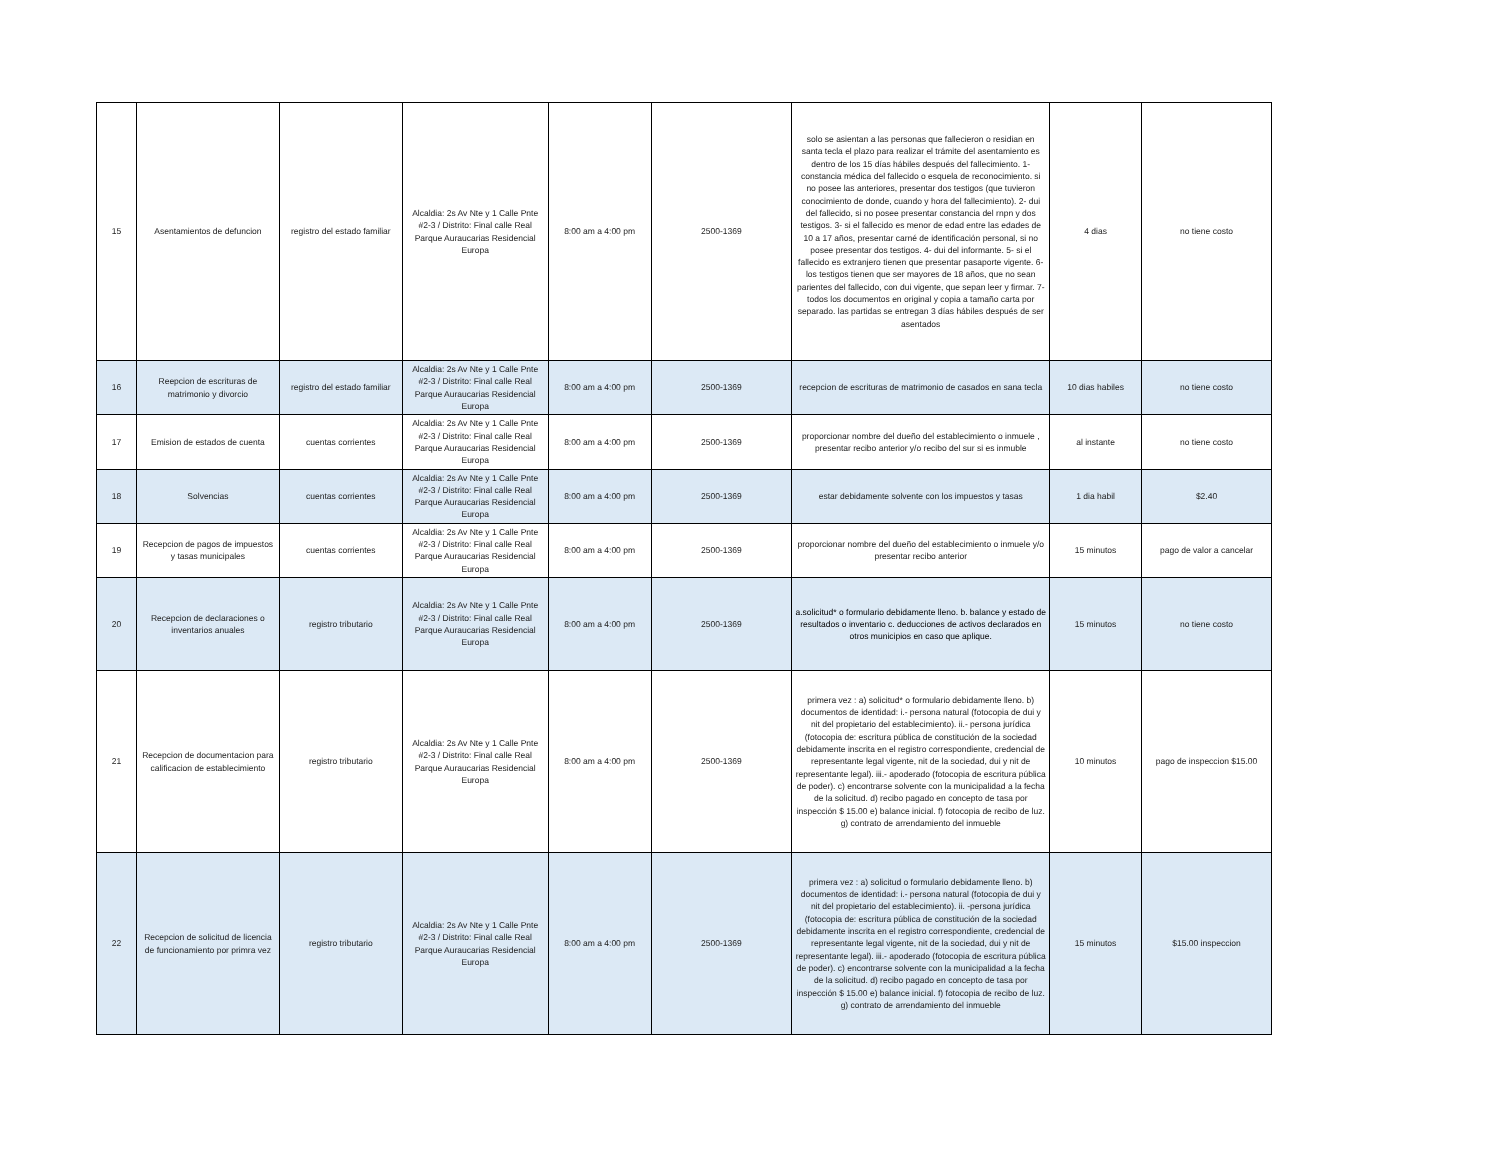| 15 | Asentamientos de defuncion | registro del estado familiar | Alcaldia: 2s Av Nte y 1 Calle Pnte #2-3 / Distrito: Final calle Real Parque Auraucarias Residencial Europa | 8:00 am a 4:00 pm | 2500-1369 | solo se asientan a las personas que fallecieron o residian en santa tecla el plazo para realizar el trámite del asentamiento es dentro de los 15 días hábiles después del fallecimiento. 1- constancia médica del fallecido o esquela de reconocimiento. si no posee las anteriores, presentar dos testigos (que tuvieron conocimiento de donde, cuando y hora del fallecimiento). 2- dui del fallecido, si no posee presentar constancia del rnpn y dos testigos. 3- si el fallecido es menor de edad entre las edades de 10 a 17 años, presentar carné de identificación personal, si no posee presentar dos testigos. 4- dui del informante. 5- si el fallecido es extranjero tienen que presentar pasaporte vigente. 6- los testigos tienen que ser mayores de 18 años, que no sean parientes del fallecido, con dui vigente, que sepan leer y firmar. 7- todos los documentos en original y copia a tamaño carta por separado. las partidas se entregan 3 días hábiles después de ser asentados | 4 dias | no tiene costo |
| 16 | Reepcion de escrituras de matrimonio y divorcio | registro del estado familiar | Alcaldia: 2s Av Nte y 1 Calle Pnte #2-3 / Distrito: Final calle Real Parque Auraucarias Residencial Europa | 8:00 am a 4:00 pm | 2500-1369 | recepcion de escrituras de matrimonio de casados en sana tecla | 10 dias habiles | no tiene costo |
| 17 | Emision de estados de cuenta | cuentas corrientes | Alcaldia: 2s Av Nte y 1 Calle Pnte #2-3 / Distrito: Final calle Real Parque Auraucarias Residencial Europa | 8:00 am a 4:00 pm | 2500-1369 | proporcionar nombre del dueño del establecimiento o inmuele , presentar recibo anterior y/o recibo del sur si es inmuble | al instante | no tiene costo |
| 18 | Solvencias | cuentas corrientes | Alcaldia: 2s Av Nte y 1 Calle Pnte #2-3 / Distrito: Final calle Real Parque Auraucarias Residencial Europa | 8:00 am a 4:00 pm | 2500-1369 | estar debidamente solvente con los impuestos y tasas | 1 dia habil | $2.40 |
| 19 | Recepcion de pagos de impuestos y tasas municipales | cuentas corrientes | Alcaldia: 2s Av Nte y 1 Calle Pnte #2-3 / Distrito: Final calle Real Parque Auraucarias Residencial Europa | 8:00 am a 4:00 pm | 2500-1369 | proporcionar nombre del dueño del establecimiento o inmuele y/o presentar recibo anterior | 15 minutos | pago de valor a cancelar |
| 20 | Recepcion de declaraciones o inventarios anuales | registro tributario | Alcaldia: 2s Av Nte y 1 Calle Pnte #2-3 / Distrito: Final calle Real Parque Auraucarias Residencial Europa | 8:00 am a 4:00 pm | 2500-1369 | a.solicitud* o formulario debidamente lleno. b. balance y estado de resultados o inventario c. deducciones de activos declarados en otros municipios en caso que aplique. | 15 minutos | no tiene costo |
| 21 | Recepcion de documentacion para calificacion de establecimiento | registro tributario | Alcaldia: 2s Av Nte y 1 Calle Pnte #2-3 / Distrito: Final calle Real Parque Auraucarias Residencial Europa | 8:00 am a 4:00 pm | 2500-1369 | primera vez : a) solicitud* o formulario debidamente lleno. b) documentos de identidad: i.- persona natural (fotocopia de dui y nit del propietario del establecimiento). ii.- persona jurídica (fotocopia de: escritura pública de constitución de la sociedad debidamente inscrita en el registro correspondiente, credencial de representante legal vigente, nit de la sociedad, dui y nit de representante legal). iii.- apoderado (fotocopia de escritura pública de poder). c) encontrarse solvente con la municipalidad a la fecha de la solicitud. d) recibo pagado en concepto de tasa por inspección $ 15.00 e) balance inicial. f) fotocopia de recibo de luz. g) contrato de arrendamiento del inmueble | 10 minutos | pago de inspeccion $15.00 |
| 22 | Recepcion de solicitud de licencia de funcionamiento por primra vez | registro tributario | Alcaldia: 2s Av Nte y 1 Calle Pnte #2-3 / Distrito: Final calle Real Parque Auraucarias Residencial Europa | 8:00 am a 4:00 pm | 2500-1369 | primera vez : a) solicitud o formulario debidamente lleno. b) documentos de identidad: i.- persona natural (fotocopia de dui y nit del propietario del establecimiento). ii. -persona jurídica (fotocopia de: escritura pública de constitución de la sociedad debidamente inscrita en el registro correspondiente, credencial de representante legal vigente, nit de la sociedad, dui y nit de representante legal). iii.- apoderado (fotocopia de escritura pública de poder). c) encontrarse solvente con la municipalidad a la fecha de la solicitud. d) recibo pagado en concepto de tasa por inspección $ 15.00 e) balance inicial. f) fotocopia de recibo de luz. g) contrato de arrendamiento del inmueble | 15 minutos | $15.00 inspeccion |